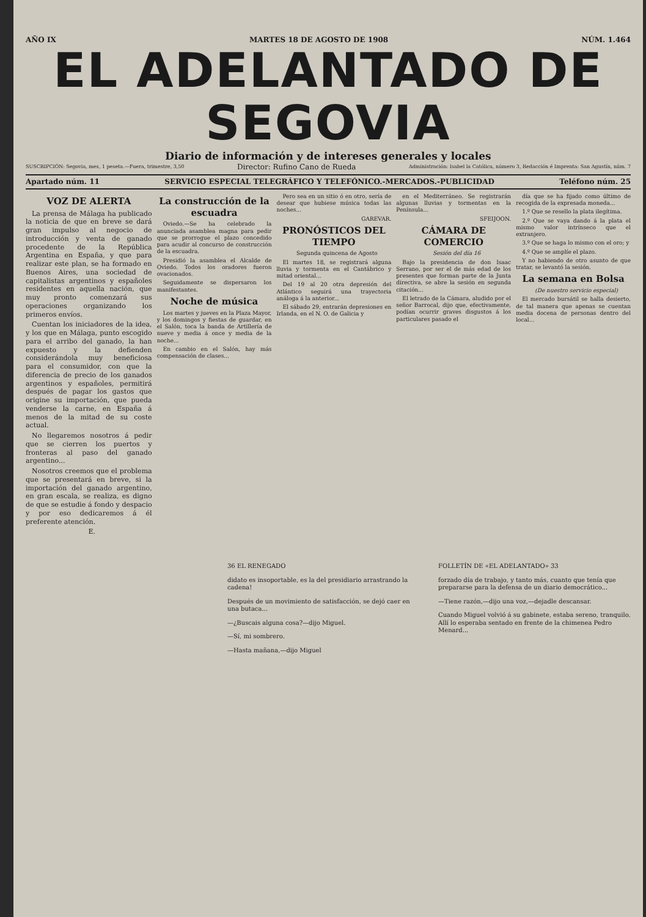AÑO IX MARTES 18 DE AGOSTO DE 1908 NÚM. 1.464
EL ADELANTADO DE SEGOVIA
Diario de información y de intereses generales y locales
SUSCRIPCIÓN: Segovia, mes, 1 peseta.—Fuera, trimestre, 3,50 Director: Rufino Cano de Rueda Administración: Isabel la Católica, número 3, Redacción é Imprenta: San Agustín, núm. 7
Apartado núm. 11 SERVICIO ESPECIAL TELEGRÁFICO Y TELEFÓNICO.-MERCADOS.-PUBLICIDAD Teléfono núm. 25
VOZ DE ALERTA
La prensa de Málaga ha publicado la noticia de que en breve se dará gran impulso al negocio de introducción y venta de ganado procedente de la República Argentina en España, y que para realizar este plan, se ha formado en Buenos Aires, una sociedad de capitalistas argentinos y españoles residentes en aquella nación, que muy pronto comenzará sus operaciones organizando los primeros envíos.
Cuentan los iniciadores de la idea, y los que en Málaga, punto escogido para el arribo del ganado, la han expuesto y la defienden considerándola muy beneficiosa para el consumidor, con que la diferencia de precio de los ganados argentinos y españoles, permitirá después de pagar los gastos que origine su importación, que pueda venderse la carne, en España á menos de la mitad de su coste actual.
No llegaremos nosotros á pedir que se cierren los puertos y fronteras al paso del ganado argentino...
Nosotros creemos que el problema que se presentará en breve, si la importación del ganado argentino, en gran escala, se realiza, es digno de que se estudie á fondo y despacio y por eso dedicaremos á él preferente atención.
E.
La construcción de la escuadra
Oviedo.—Se ha celebrado la anunciada asamblea magna para pedir que se prorrogue el plazo concedido para acudir al concurso de construcción de la escuadra.
Presidió la asamblea el Alcalde de Oviedo. Todos los oradores fueron ovacionados.
Seguidamente se dispersaron los manifestantes.
Noche de música
Los martes y jueves en la Plaza Mayor, y los domingos y fiestas de guardar, en el Salón, toca la banda de Artillería de nueve y media á once y media de la noche...
En cambio en el Salón, hay más compensación de clases...
Pero sea en un sitio ó en otro, sería de desear que hubiese música todas las noches...
GAREVAR.
PRONÓSTICOS DEL TIEMPO
Segunda quincena de Agosto
El martes 18, se registrará alguna lluvia y tormenta en el Cantábrico y mitad oriental...
Del 19 al 20 otra depresión del Atlántico seguirá una trayectoria análoga á la anterior...
El sábado 29, entrarán depresiones en Irlanda, en el N. O. de Galicia y
en el Mediterráneo. Se registrarán algunas lluvias y tormentas en la Península...
SFEIJOON.
CÁMARA DE COMERCIO
Sesión del día 16
Bajo la presidencia de don Isaac Serrano, por ser el de más edad de los presentes que forman parte de la Junta directiva, se abre la sesión en segunda citación...
El letrado de la Cámara, aludido por el señor Barrocal, dijo que, efectivamente, podían ocurrir graves disgustos á los particulares pasado el
día que se ha fijado como último de recogida de la expresada moneda...
1.º Que se resello la plata ilegítima.
2.º Que se vaya dando á la plata el mismo valor intrínseco que el extranjero.
3.º Que se haga lo mismo con el oro; y
4.º Que se amplíe el plazo.
Y no habiendo de otro asunto de que tratar, se levantó la sesión.
La semana en Bolsa
(De nuestro servicio especial)
El mercado bursátil se halla desierto, de tal manera que apenas se cuentan media docena de personas dentro del local...
36 EL RENEGADO
didato es insoportable, es la del presidiario arrastrando la cadena!
Después de un movimiento de satisfacción, se dejó caer en una butaca...
—¿Buscais alguna cosa?—dijo Miguel.
—Sí, mi sombrero.
—Hasta mañana,—dijo Miguel
FOLLETÍN DE «EL ADELANTADO» 33
forzado día de trabajo, y tanto más, cuanto que tenía que prepararse para la defensa de un diario democrático...
—Tiene razón,—dijo una voz,—dejadle descansar.
Cuando Miguel volvió á su gabinete, estaba sereno, tranquilo. Allí lo esperaba sentado en frente de la chimenea Pedro Menard...